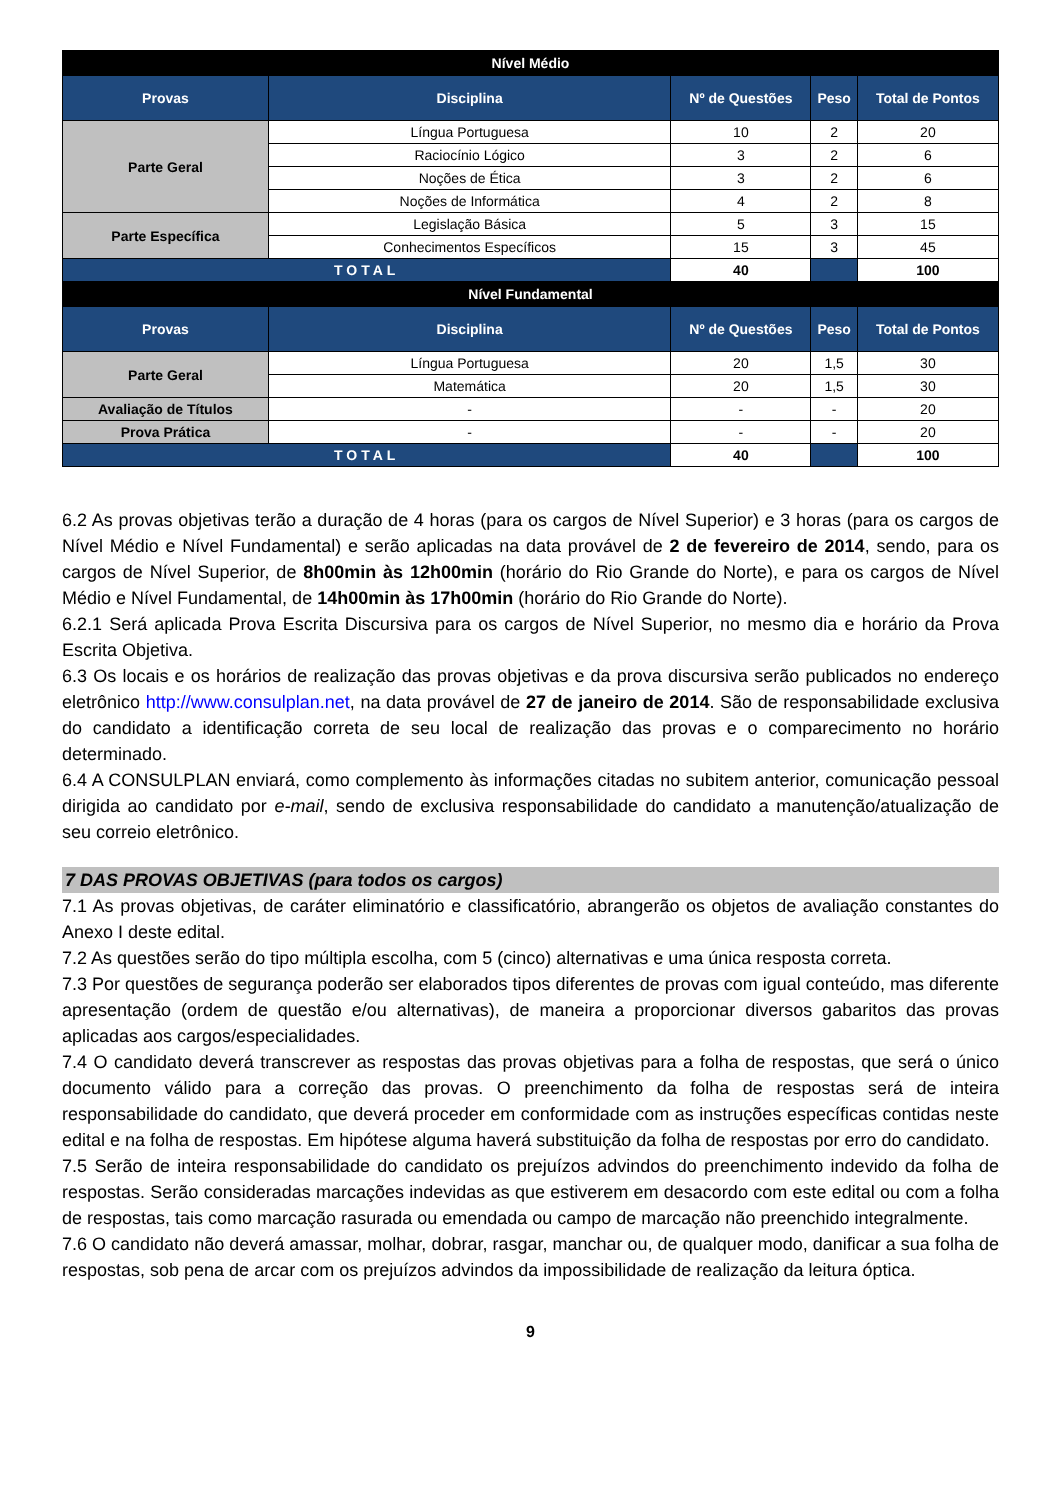| Nível Médio | | | | |
| Provas | Disciplina | Nº de Questões | Peso | Total de Pontos |
| Parte Geral | Língua Portuguesa | 10 | 2 | 20 |
| | Raciocínio Lógico | 3 | 2 | 6 |
| | Noções de Ética | 3 | 2 | 6 |
| | Noções de Informática | 4 | 2 | 8 |
| Parte Específica | Legislação Básica | 5 | 3 | 15 |
| | Conhecimentos Específicos | 15 | 3 | 45 |
| TOTAL | | 40 | | 100 |
| Nível Fundamental | | | | |
| Provas | Disciplina | Nº de Questões | Peso | Total de Pontos |
| Parte Geral | Língua Portuguesa | 20 | 1,5 | 30 |
| | Matemática | 20 | 1,5 | 30 |
| Avaliação de Títulos | - | - | - | 20 |
| Prova Prática | - | - | - | 20 |
| TOTAL | | 40 | | 100 |
6.2 As provas objetivas terão a duração de 4 horas (para os cargos de Nível Superior) e 3 horas (para os cargos de Nível Médio e Nível Fundamental) e serão aplicadas na data provável de 2 de fevereiro de 2014, sendo, para os cargos de Nível Superior, de 8h00min às 12h00min (horário do Rio Grande do Norte), e para os cargos de Nível Médio e Nível Fundamental, de 14h00min às 17h00min (horário do Rio Grande do Norte).
6.2.1 Será aplicada Prova Escrita Discursiva para os cargos de Nível Superior, no mesmo dia e horário da Prova Escrita Objetiva.
6.3 Os locais e os horários de realização das provas objetivas e da prova discursiva serão publicados no endereço eletrônico http://www.consulplan.net, na data provável de 27 de janeiro de 2014. São de responsabilidade exclusiva do candidato a identificação correta de seu local de realização das provas e o comparecimento no horário determinado.
6.4 A CONSULPLAN enviará, como complemento às informações citadas no subitem anterior, comunicação pessoal dirigida ao candidato por e-mail, sendo de exclusiva responsabilidade do candidato a manutenção/atualização de seu correio eletrônico.
7 DAS PROVAS OBJETIVAS (para todos os cargos)
7.1 As provas objetivas, de caráter eliminatório e classificatório, abrangerão os objetos de avaliação constantes do Anexo I deste edital.
7.2 As questões serão do tipo múltipla escolha, com 5 (cinco) alternativas e uma única resposta correta.
7.3 Por questões de segurança poderão ser elaborados tipos diferentes de provas com igual conteúdo, mas diferente apresentação (ordem de questão e/ou alternativas), de maneira a proporcionar diversos gabaritos das provas aplicadas aos cargos/especialidades.
7.4 O candidato deverá transcrever as respostas das provas objetivas para a folha de respostas, que será o único documento válido para a correção das provas. O preenchimento da folha de respostas será de inteira responsabilidade do candidato, que deverá proceder em conformidade com as instruções específicas contidas neste edital e na folha de respostas. Em hipótese alguma haverá substituição da folha de respostas por erro do candidato.
7.5 Serão de inteira responsabilidade do candidato os prejuízos advindos do preenchimento indevido da folha de respostas. Serão consideradas marcações indevidas as que estiverem em desacordo com este edital ou com a folha de respostas, tais como marcação rasurada ou emendada ou campo de marcação não preenchido integralmente.
7.6 O candidato não deverá amassar, molhar, dobrar, rasgar, manchar ou, de qualquer modo, danificar a sua folha de respostas, sob pena de arcar com os prejuízos advindos da impossibilidade de realização da leitura óptica.
9